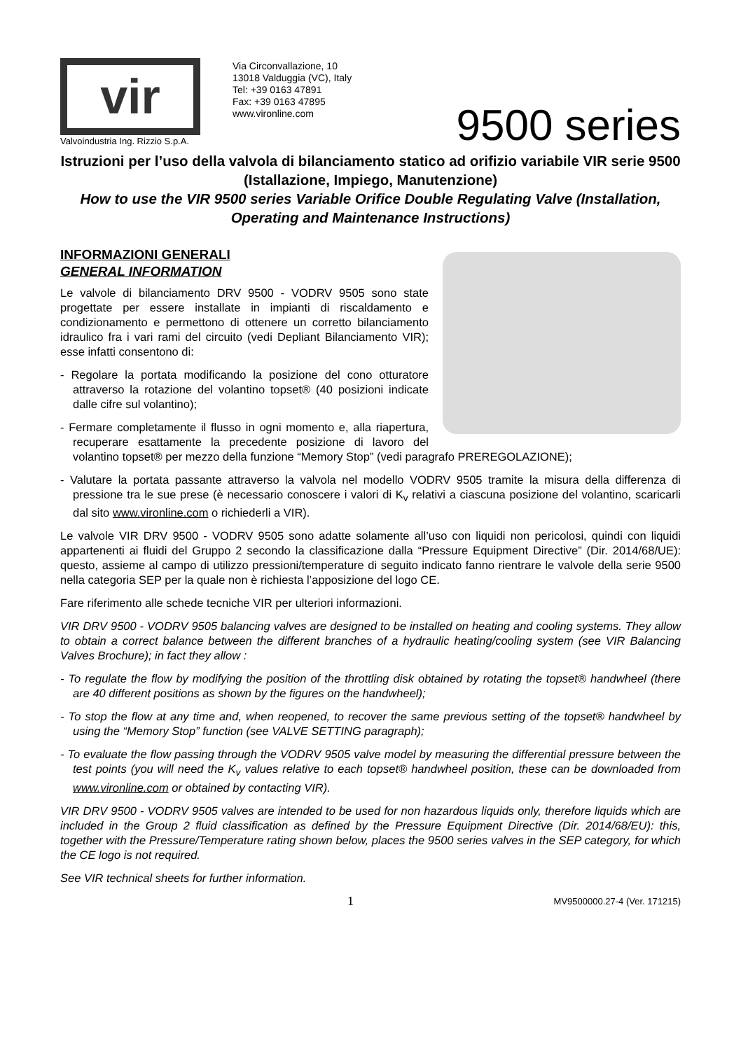vir
Valvoindustria Ing. Rizzio S.p.A.
Via Circonvallazione, 10
13018 Valduggia (VC), Italy
Tel: +39 0163 47891
Fax: +39 0163 47895
www.vironline.com
9500 series
Istruzioni per l’uso della valvola di bilanciamento statico ad orifizio variabile VIR serie 9500 (Istallazione, Impiego, Manutenzione)
How to use the VIR 9500 series Variable Orifice Double Regulating Valve (Installation, Operating and Maintenance Instructions)
INFORMAZIONI GENERALI
GENERAL INFORMATION
Le valvole di bilanciamento DRV 9500 - VODRV 9505 sono state progettate per essere installate in impianti di riscaldamento e condizionamento e permettono di ottenere un corretto bilanciamento idraulico fra i vari rami del circuito (vedi Depliant Bilanciamento VIR); esse infatti consentono di:
- Regolare la portata modificando la posizione del cono otturatore attraverso la rotazione del volantino topset® (40 posizioni indicate dalle cifre sul volantino);
- Fermare completamente il flusso in ogni momento e, alla riapertura, recuperare esattamente la precedente posizione di lavoro del volantino topset® per mezzo della funzione “Memory Stop” (vedi paragrafo PREREGOLAZIONE);
- Valutare la portata passante attraverso la valvola nel modello VODRV 9505 tramite la misura della differenza di pressione tra le sue prese (è necessario conoscere i valori di K<sub>v</sub> relativi a ciascuna posizione del volantino, scaricarli dal sito www.vironline.com o richiederli a VIR).
Le valvole VIR DRV 9500 - VODRV 9505 sono adatte solamente all’uso con liquidi non pericolosi, quindi con liquidi appartenenti ai fluidi del Gruppo 2 secondo la classificazione dalla “Pressure Equipment Directive” (Dir. 2014/68/UE): questo, assieme al campo di utilizzo pressioni/temperature di seguito indicato fanno rientrare le valvole della serie 9500 nella categoria SEP per la quale non è richiesta l’apposizione del logo CE.
Fare riferimento alle schede tecniche VIR per ulteriori informazioni.
VIR DRV 9500 - VODRV 9505 balancing valves are designed to be installed on heating and cooling systems. They allow to obtain a correct balance between the different branches of a hydraulic heating/cooling system (see VIR Balancing Valves Brochure); in fact they allow :
- To regulate the flow by modifying the position of the throttling disk obtained by rotating the topset® handwheel (there are 40 different positions as shown by the figures on the handwheel);
- To stop the flow at any time and, when reopened, to recover the same previous setting of the topset® handwheel by using the “Memory Stop” function (see VALVE SETTING paragraph);
- To evaluate the flow passing through the VODRV 9505 valve model by measuring the differential pressure between the test points (you will need the K<sub>v</sub> values relative to each topset® handwheel position, these can be downloaded from www.vironline.com or obtained by contacting VIR).
VIR DRV 9500 - VODRV 9505 valves are intended to be used for non hazardous liquids only, therefore liquids which are included in the Group 2 fluid classification as defined by the Pressure Equipment Directive (Dir. 2014/68/EU): this, together with the Pressure/Temperature rating shown below, places the 9500 series valves in the SEP category, for which the CE logo is not required.
See VIR technical sheets for further information.
1 MV9500000.27-4 (Ver. 171215)